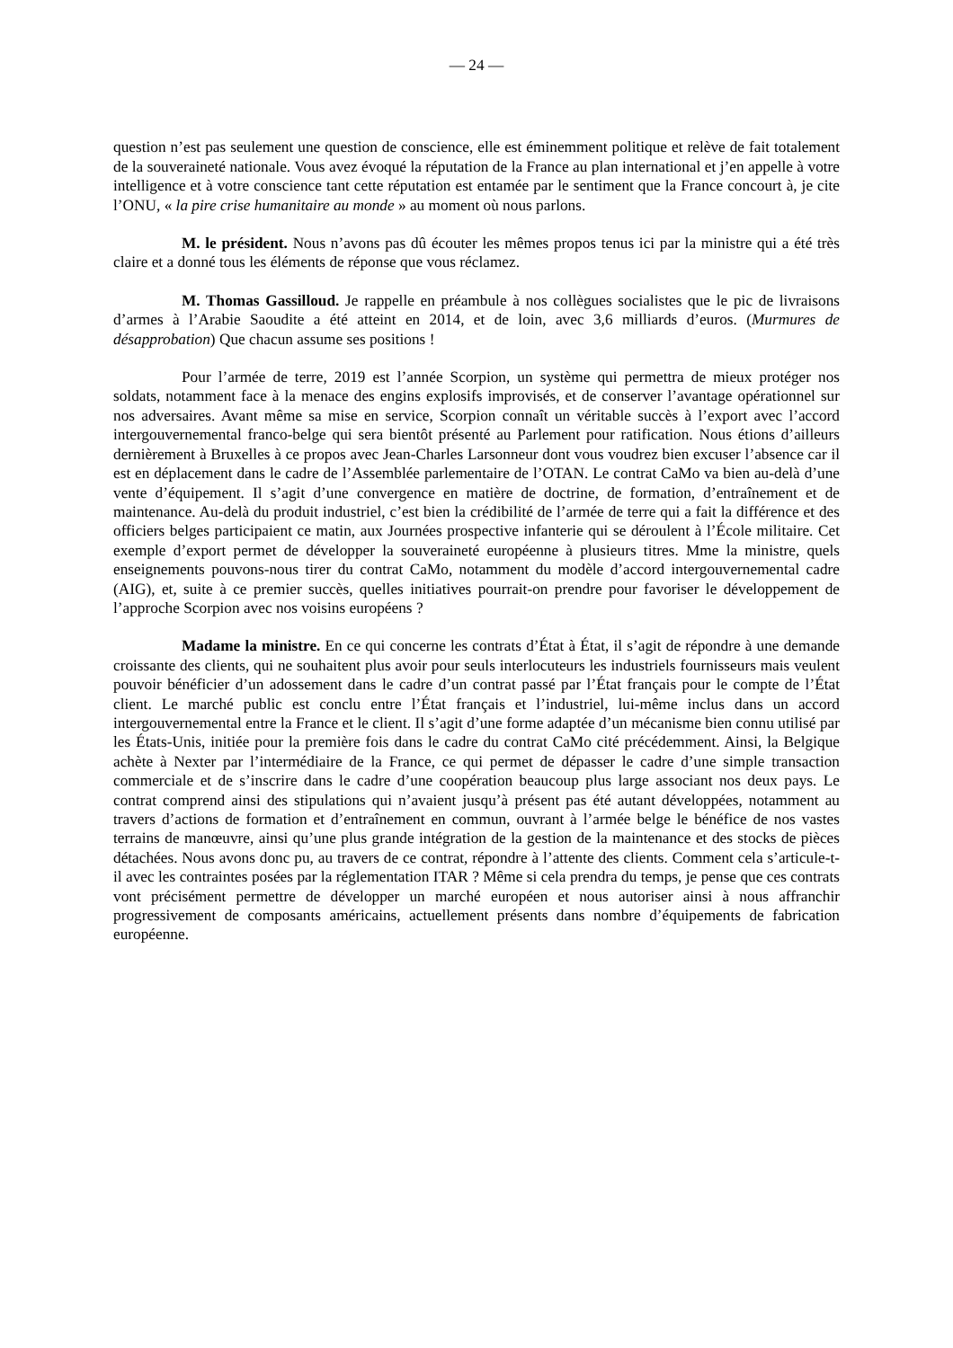— 24 —
question n’est pas seulement une question de conscience, elle est éminemment politique et relève de fait totalement de la souveraineté nationale. Vous avez évoqué la réputation de la France au plan international et j’en appelle à votre intelligence et à votre conscience tant cette réputation est entamée par le sentiment que la France concourt à, je cite l’ONU, « la pire crise humanitaire au monde » au moment où nous parlons.
M. le président. Nous n’avons pas dû écouter les mêmes propos tenus ici par la ministre qui a été très claire et a donné tous les éléments de réponse que vous réclamez.
M. Thomas Gassilloud. Je rappelle en préambule à nos collègues socialistes que le pic de livraisons d’armes à l’Arabie Saoudite a été atteint en 2014, et de loin, avec 3,6 milliards d’euros. (Murmures de désapprobation) Que chacun assume ses positions !
Pour l’armée de terre, 2019 est l’année Scorpion, un système qui permettra de mieux protéger nos soldats, notamment face à la menace des engins explosifs improvisés, et de conserver l’avantage opérationnel sur nos adversaires. Avant même sa mise en service, Scorpion connaît un véritable succès à l’export avec l’accord intergouvernemental franco-belge qui sera bientôt présenté au Parlement pour ratification. Nous étions d’ailleurs dernièrement à Bruxelles à ce propos avec Jean-Charles Larsonneur dont vous voudrez bien excuser l’absence car il est en déplacement dans le cadre de l’Assemblée parlementaire de l’OTAN. Le contrat CaMo va bien au-delà d’une vente d’équipement. Il s’agit d’une convergence en matière de doctrine, de formation, d’entraînement et de maintenance. Au-delà du produit industriel, c’est bien la crédibilité de l’armée de terre qui a fait la différence et des officiers belges participaient ce matin, aux Journées prospective infanterie qui se déroulent à l’École militaire. Cet exemple d’export permet de développer la souveraineté européenne à plusieurs titres. Mme la ministre, quels enseignements pouvons-nous tirer du contrat CaMo, notamment du modèle d’accord intergouvernemental cadre (AIG), et, suite à ce premier succès, quelles initiatives pourrait-on prendre pour favoriser le développement de l’approche Scorpion avec nos voisins européens ?
Madame la ministre. En ce qui concerne les contrats d’État à État, il s’agit de répondre à une demande croissante des clients, qui ne souhaitent plus avoir pour seuls interlocuteurs les industriels fournisseurs mais veulent pouvoir bénéficier d’un adossement dans le cadre d’un contrat passé par l’État français pour le compte de l’État client. Le marché public est conclu entre l’État français et l’industriel, lui-même inclus dans un accord intergouvernemental entre la France et le client. Il s’agit d’une forme adaptée d’un mécanisme bien connu utilisé par les États-Unis, initiée pour la première fois dans le cadre du contrat CaMo cité précédemment. Ainsi, la Belgique achète à Nexter par l’intermédiaire de la France, ce qui permet de dépasser le cadre d’une simple transaction commerciale et de s’inscrire dans le cadre d’une coopération beaucoup plus large associant nos deux pays. Le contrat comprend ainsi des stipulations qui n’avaient jusqu’à présent pas été autant développées, notamment au travers d’actions de formation et d’entraînement en commun, ouvrant à l’armée belge le bénéfice de nos vastes terrains de manœuvre, ainsi qu’une plus grande intégration de la gestion de la maintenance et des stocks de pièces détachées. Nous avons donc pu, au travers de ce contrat, répondre à l’attente des clients. Comment cela s’articule-t-il avec les contraintes posées par la réglementation ITAR ? Même si cela prendra du temps, je pense que ces contrats vont précisément permettre de développer un marché européen et nous autoriser ainsi à nous affranchir progressivement de composants américains, actuellement présents dans nombre d’équipements de fabrication européenne.